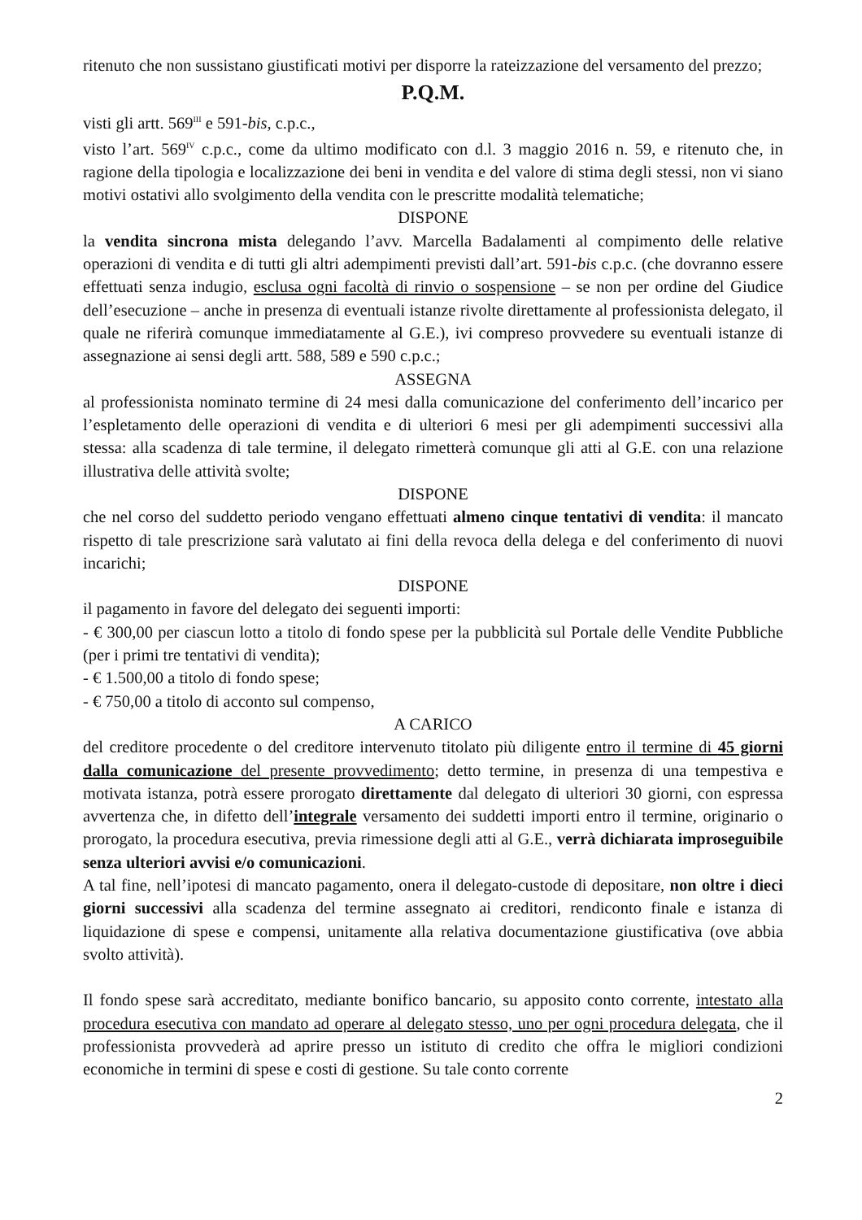ritenuto che non sussistano giustificati motivi per disporre la rateizzazione del versamento del prezzo;
P.Q.M.
visti gli artt. 569<sup>III</sup> e 591-bis, c.p.c.,
visto l’art. 569<sup>IV</sup> c.p.c., come da ultimo modificato con d.l. 3 maggio 2016 n. 59, e ritenuto che, in ragione della tipologia e localizzazione dei beni in vendita e del valore di stima degli stessi, non vi siano motivi ostativi allo svolgimento della vendita con le prescritte modalità telematiche;
DISPONE
la vendita sincrona mista delegando l’avv. Marcella Badalamenti al compimento delle relative operazioni di vendita e di tutti gli altri adempimenti previsti dall’art. 591-bis c.p.c. (che dovranno essere effettuati senza indugio, esclusa ogni facoltà di rinvio o sospensione – se non per ordine del Giudice dell’esecuzione – anche in presenza di eventuali istanze rivolte direttamente al professionista delegato, il quale ne riferirà comunque immediatamente al G.E.), ivi compreso provvedere su eventuali istanze di assegnazione ai sensi degli artt. 588, 589 e 590 c.p.c.;
ASSEGNA
al professionista nominato termine di 24 mesi dalla comunicazione del conferimento dell’incarico per l’espletamento delle operazioni di vendita e di ulteriori 6 mesi per gli adempimenti successivi alla stessa: alla scadenza di tale termine, il delegato rimetterà comunque gli atti al G.E. con una relazione illustrativa delle attività svolte;
DISPONE
che nel corso del suddetto periodo vengano effettuati almeno cinque tentativi di vendita: il mancato rispetto di tale prescrizione sarà valutato ai fini della revoca della delega e del conferimento di nuovi incarichi;
DISPONE
il pagamento in favore del delegato dei seguenti importi:
- € 300,00 per ciascun lotto a titolo di fondo spese per la pubblicità sul Portale delle Vendite Pubbliche (per i primi tre tentativi di vendita);
- € 1.500,00 a titolo di fondo spese;
- € 750,00 a titolo di acconto sul compenso,
A CARICO
del creditore procedente o del creditore intervenuto titolato più diligente entro il termine di 45 giorni dalla comunicazione del presente provvedimento; detto termine, in presenza di una tempestiva e motivata istanza, potrà essere prorogato direttamente dal delegato di ulteriori 30 giorni, con espressa avvertenza che, in difetto dell’integrale versamento dei suddetti importi entro il termine, originario o prorogato, la procedura esecutiva, previa rimessione degli atti al G.E., verrà dichiarata improseguibile senza ulteriori avvisi e/o comunicazioni.
A tal fine, nell’ipotesi di mancato pagamento, onera il delegato-custode di depositare, non oltre i dieci giorni successivi alla scadenza del termine assegnato ai creditori, rendiconto finale e istanza di liquidazione di spese e compensi, unitamente alla relativa documentazione giustificativa (ove abbia svolto attività).
Il fondo spese sarà accreditato, mediante bonifico bancario, su apposito conto corrente, intestato alla procedura esecutiva con mandato ad operare al delegato stesso, uno per ogni procedura delegata, che il professionista provvederà ad aprire presso un istituto di credito che offra le migliori condizioni economiche in termini di spese e costi di gestione. Su tale conto corrente
2